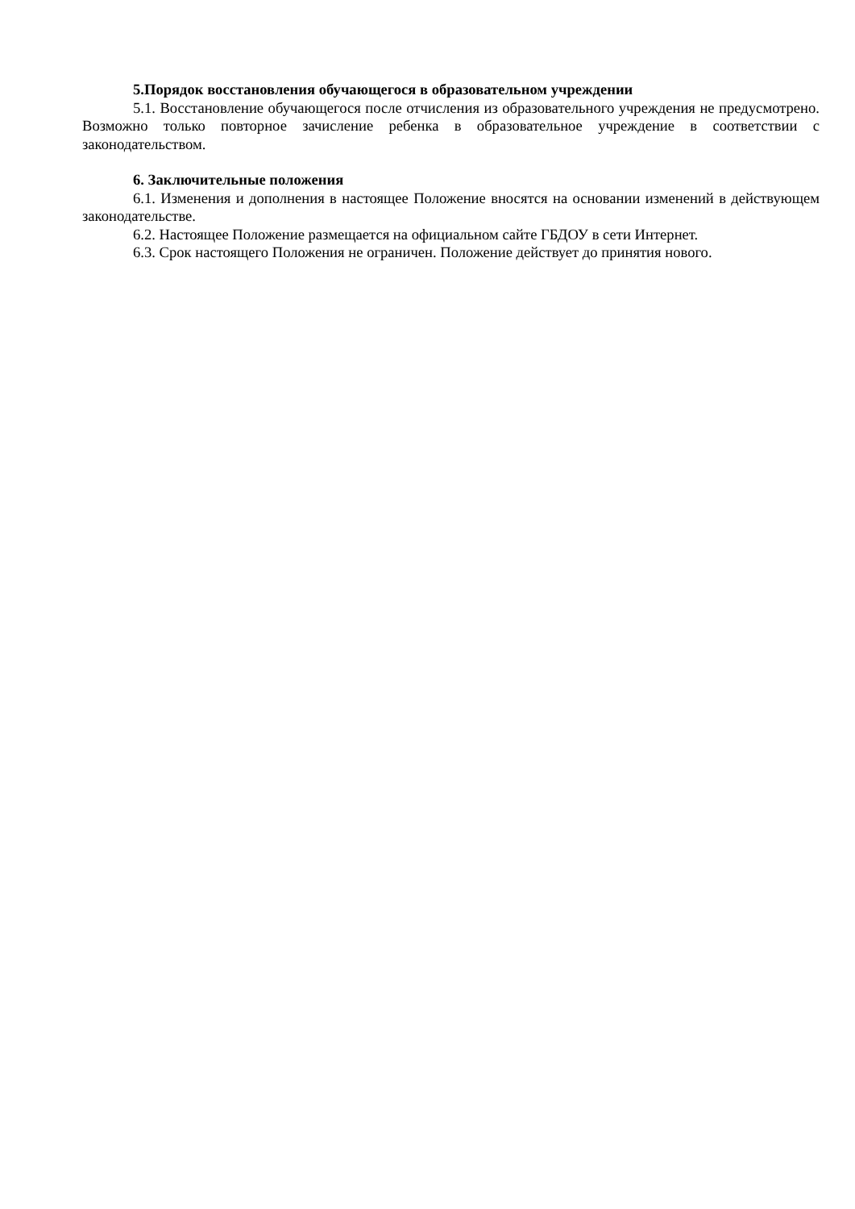5.Порядок восстановления обучающегося в образовательном учреждении
5.1. Восстановление обучающегося после отчисления из образовательного учреждения не предусмотрено. Возможно только повторное зачисление ребенка в образовательное учреждение в соответствии с законодательством.
6. Заключительные положения
6.1. Изменения и дополнения в настоящее Положение вносятся на основании изменений в действующем законодательстве.
6.2. Настоящее Положение размещается на официальном сайте ГБДОУ в сети Интернет.
6.3. Срок настоящего Положения не ограничен. Положение действует до принятия нового.